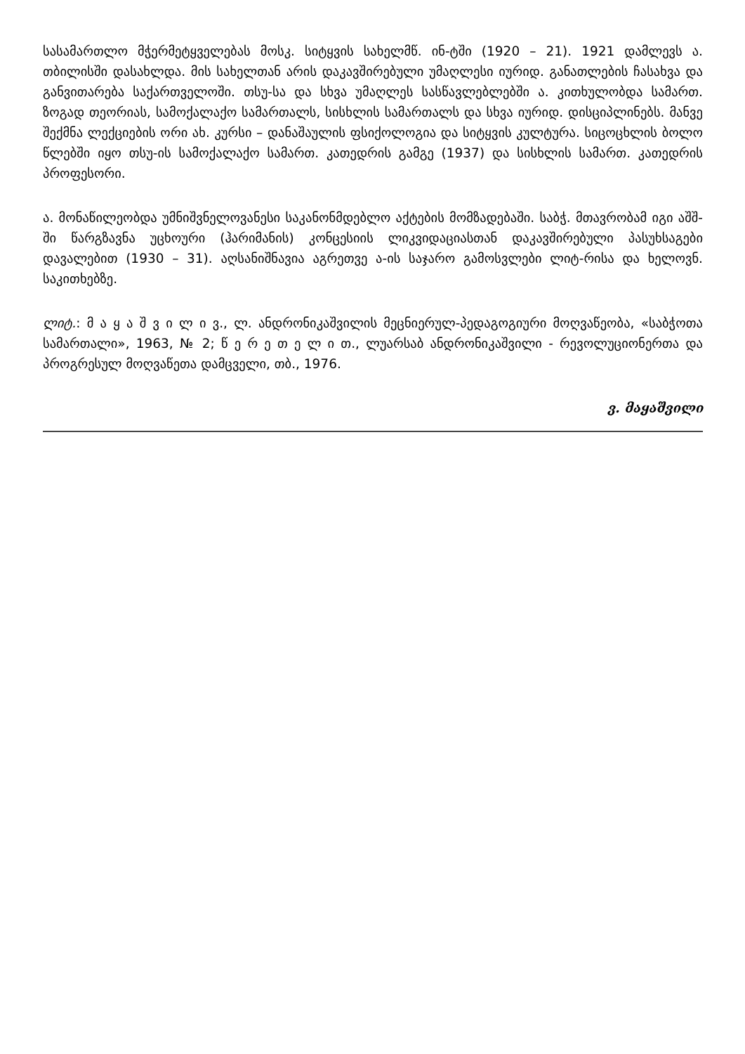სასამართლო მჭერმეტყველებას მოსკ. სიტყვის სახელმწ. ინ-ტში (1920 – 21). 1921 დამლევს ა. თბილისში დასახლდა. მის სახელთან არის დაკავშირებული უმაღლესი იურიდ. განათლების ჩასახვა და განვითარება საქართველოში. თსუ-სა და სხვა უმაღლეს სასწავლებლებში ა. კითხულობდა სამართ. ზოგად თეორიას, სამოქალაქო სამართალს, სისხლის სამართალს და სხვა იურიდ. დისციპლინებს. მანვე შექმნა ლექციების ორი ახ. კურსი – დანაშაულის ფსიქოლოგია და სიტყვის კულტურა. სიცოცხლის ბოლო წლებში იყო თსუ-ის სამოქალაქო სამართ. კათედრის გამგე (1937) და სისხლის სამართ. კათედრის პროფესორი.
ა. მონაწილეობდა უმნიშვნელოვანესი საკანონმდებლო აქტების მომზადებაში. საბჭ. მთავრობამ იგი აშშ-ში წარგზავნა უცხოური (ჰარიმანის) კონცესიის ლიკვიდაციასთან დაკავშირებული პასუხსაგები დავალებით (1930 – 31). აღსანიშნავია აგრეთვე ა-ის საჯარო გამოსვლები ლიტ-რისა და ხელოვნ. საკითხებზე.
ლიტ.: მ ა ყ ა შ ვ ი ლ ი ვ., ლ. ანდრონიკაშვილის მეცნიერულ-პედაგოგიური მოღვაწეობა, «საბჭოთა სამართალი», 1963, № 2; წ ე რ ე თ ე ლ ი თ., ლუარსაბ ანდრონიკაშვილი - რევოლუციონერთა და პროგრესულ მოღვაწეთა დამცველი, თბ., 1976.
ვ. მაყაშვილი